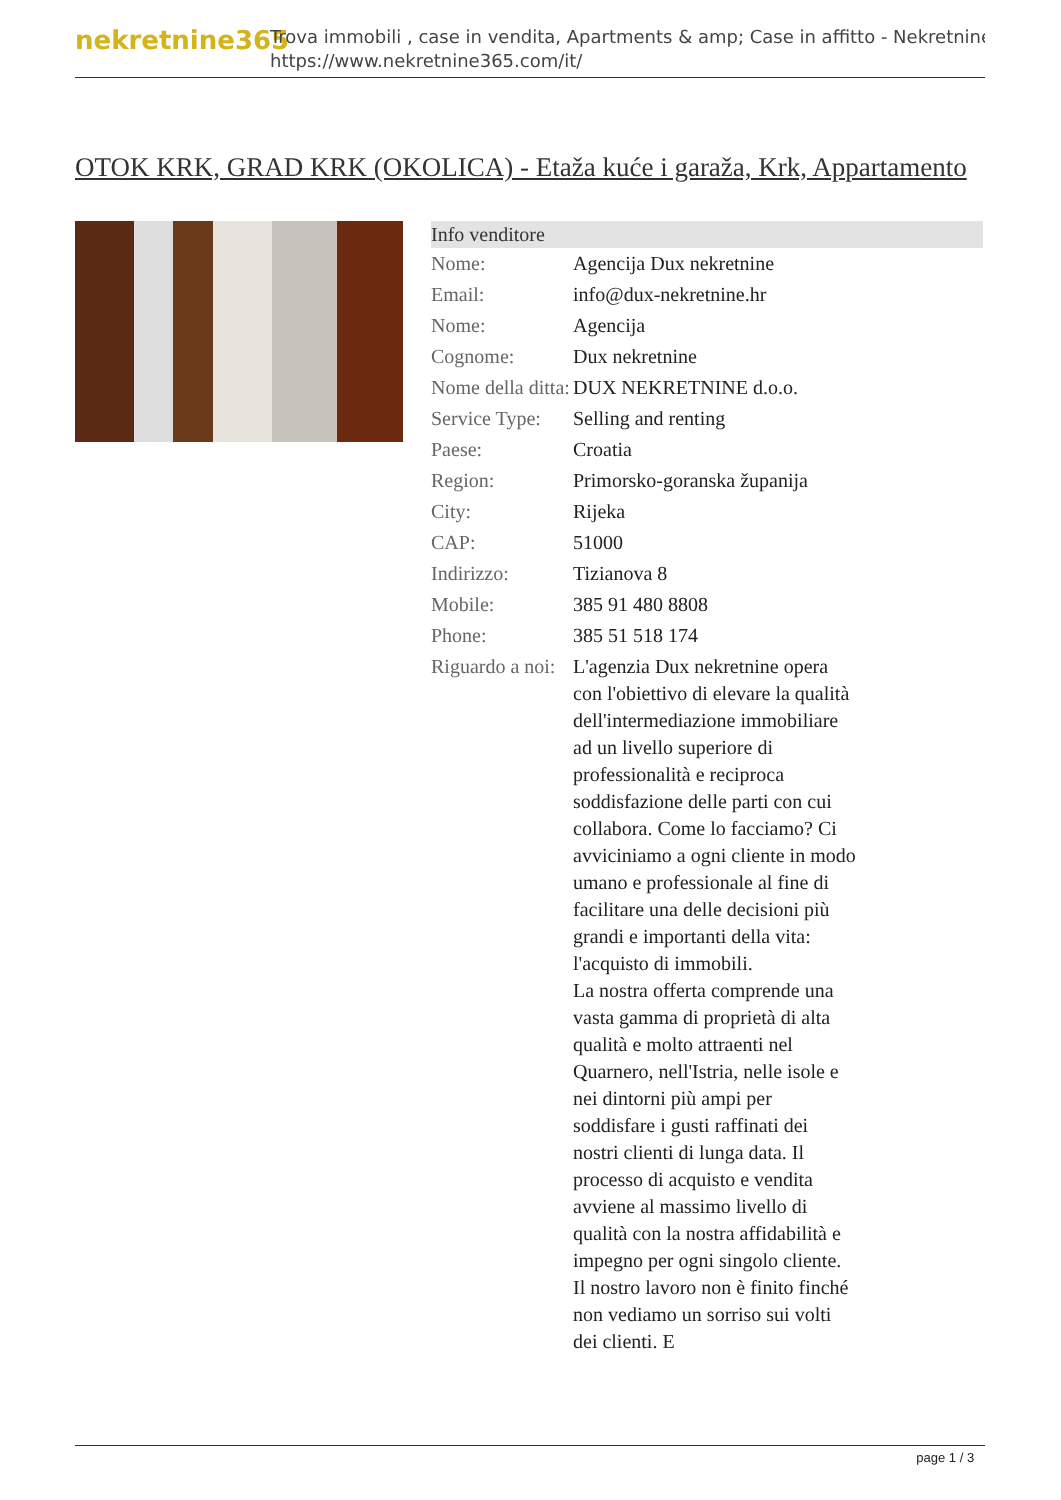nekretnine365
Trova immobili , case in vendita, Apartments & amp; Case in affitto - Nekretnine
https://www.nekretnine365.com/it/
OTOK KRK, GRAD KRK (OKOLICA) - Etaža kuće i garaža, Krk, Appartamento
| Info venditore | |
| --- | --- |
| Nome: | Agencija Dux nekretnine |
| Email: | info@dux-nekretnine.hr |
| Nome: | Agencija |
| Cognome: | Dux nekretnine |
| Nome della ditta: | DUX NEKRETNINE d.o.o. |
| Service Type: | Selling and renting |
| Paese: | Croatia |
| Region: | Primorsko-goranska županija |
| City: | Rijeka |
| CAP: | 51000 |
| Indirizzo: | Tizianova 8 |
| Mobile: | 385 91 480 8808 |
| Phone: | 385 51 518 174 |
| Riguardo a noi: | L'agenzia Dux nekretnine opera con l'obiettivo di elevare la qualità dell'intermediazione immobiliare ad un livello superiore di professionalità e reciproca soddisfazione delle parti con cui collabora. Come lo facciamo? Ci avviciniamo a ogni cliente in modo umano e professionale al fine di facilitare una delle decisioni più grandi e importanti della vita: l'acquisto di immobili. La nostra offerta comprende una vasta gamma di proprietà di alta qualità e molto attraenti nel Quarnero, nell'Istria, nelle isole e nei dintorni più ampi per soddisfare i gusti raffinati dei nostri clienti di lunga data. Il processo di acquisto e vendita avviene al massimo livello di qualità con la nostra affidabilità e impegno per ogni singolo cliente. Il nostro lavoro non è finito finché non vediamo un sorriso sui volti dei clienti. E |
page 1 / 3